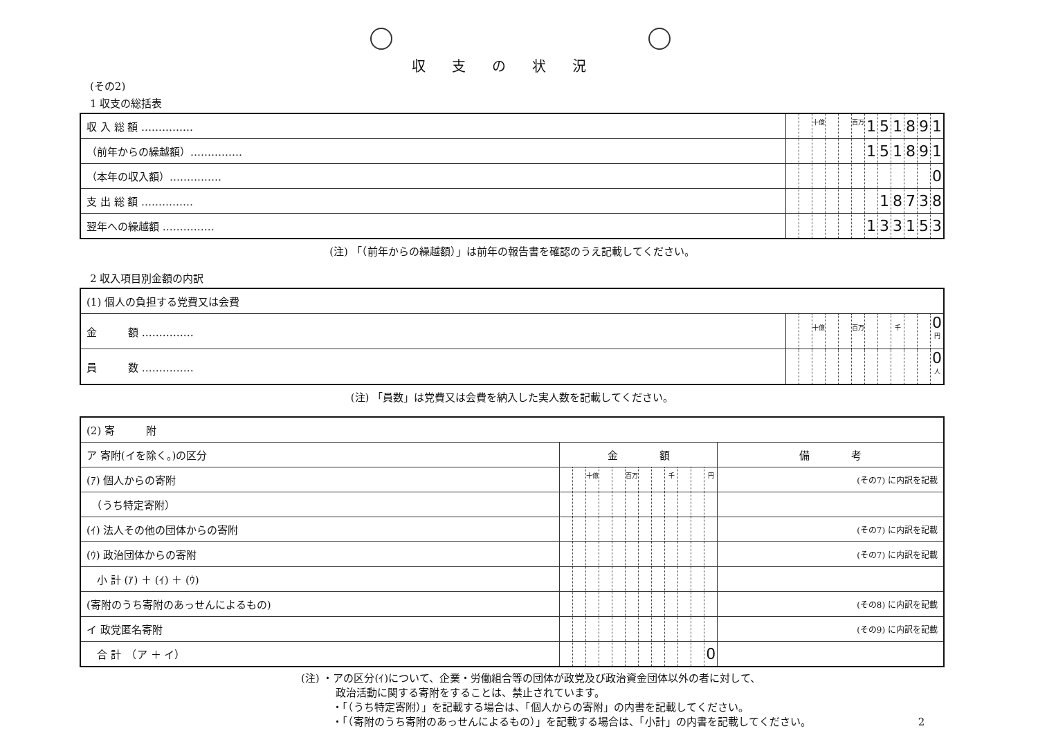収支の状況
(その2)
1 収支の総括表
| 収 入 総 額 …………… | | | 十億 | | | 百万 | 1 | 5 | 1 | 8 | 9 | 1 |
| （前年からの繰越額）…………… | | | | | | | 1 | 5 | 1 | 8 | 9 | 1 |
| （本年の収入額）…………… | | | | | | | | | | | | 0 |
| 支 出 総 額 …………… | | | | | | | | 1 | 8 | 7 | 3 | 8 |
| 翌年への繰越額 …………… | | | | | | | 1 | 3 | 3 | 1 | 5 | 3 |
(注) 「（前年からの繰越額）」は前年の報告書を確認のうえ記載してください。
2 収入項目別金額の内訳
| (1) 個人の負担する党費又は会費 | | | | | | | | | | | | |
| 金 額 …………… | | | 十億 | | | 百万 | | | 千 | | | 0 円 |
| 員 数 …………… | | | | | | | | | | | | 0 人 |
(注) 「員数」は党費又は会費を納入した実人数を記載してください。
| (2) 寄 附 | | | | | | | | | | | | | |
| ア 寄附(イを除く。)の区分 | 金 額 | | | | | | | | | | | | 備 考 |
| (ｱ) 個人からの寄附 | | | 十億 | | | 百万 | | | 千 | | | 円 | (その7) に内訳を記載 |
| （うち特定寄附） | | | | | | | | | | | | | |
| (ｲ) 法人その他の団体からの寄附 | | | | | | | | | | | | | (その7) に内訳を記載 |
| (ｳ) 政治団体からの寄附 | | | | | | | | | | | | | (その7) に内訳を記載 |
| 小 計 (ｱ) ＋ (ｲ) ＋ (ｳ) | | | | | | | | | | | | | |
| (寄附のうち寄附のあっせんによるもの) | | | | | | | | | | | | | (その8) に内訳を記載 |
| イ 政党匿名寄附 | | | | | | | | | | | | | (その9) に内訳を記載 |
| 合 計 （ア ＋ イ） | | | | | | | | | | | | 0 | |
(注) ・アの区分(ｲ)について、企業・労働組合等の団体が政党及び政治資金団体以外の者に対して、
　　　 政治活動に関する寄附をすることは、禁止されています。
　　　・「（うち特定寄附）」を記載する場合は、「個人からの寄附」の内書を記載してください。
　　　・「（寄附のうち寄附のあっせんによるもの）」を記載する場合は、「小計」の内書を記載してください。 2